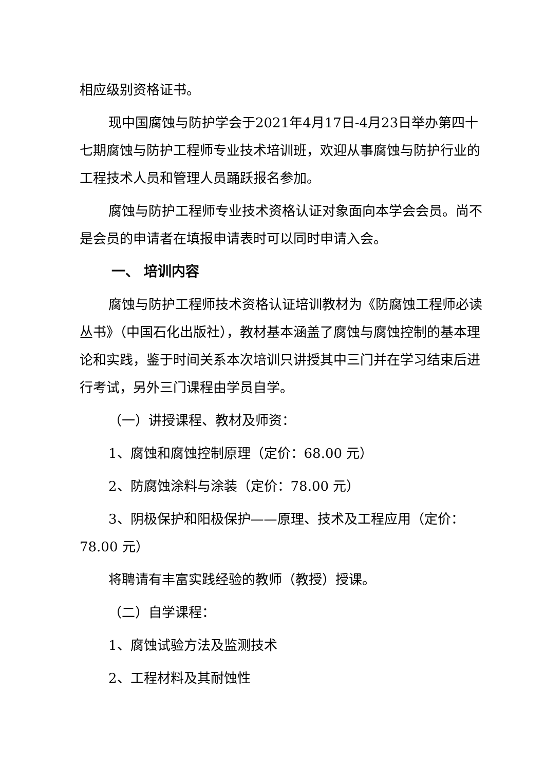相应级别资格证书。
现中国腐蚀与防护学会于2021年4月17日-4月23日举办第四十七期腐蚀与防护工程师专业技术培训班，欢迎从事腐蚀与防护行业的工程技术人员和管理人员踊跃报名参加。
腐蚀与防护工程师专业技术资格认证对象面向本学会会员。尚不是会员的申请者在填报申请表时可以同时申请入会。
一、 培训内容
腐蚀与防护工程师技术资格认证培训教材为《防腐蚀工程师必读丛书》（中国石化出版社），教材基本涵盖了腐蚀与腐蚀控制的基本理论和实践，鉴于时间关系本次培训只讲授其中三门并在学习结束后进行考试，另外三门课程由学员自学。
（一）讲授课程、教材及师资：
1、腐蚀和腐蚀控制原理（定价：68.00 元）
2、防腐蚀涂料与涂装（定价：78.00 元）
3、阴极保护和阳极保护——原理、技术及工程应用（定价：78.00 元）
将聘请有丰富实践经验的教师（教授）授课。
（二）自学课程：
1、腐蚀试验方法及监测技术
2、工程材料及其耐蚀性